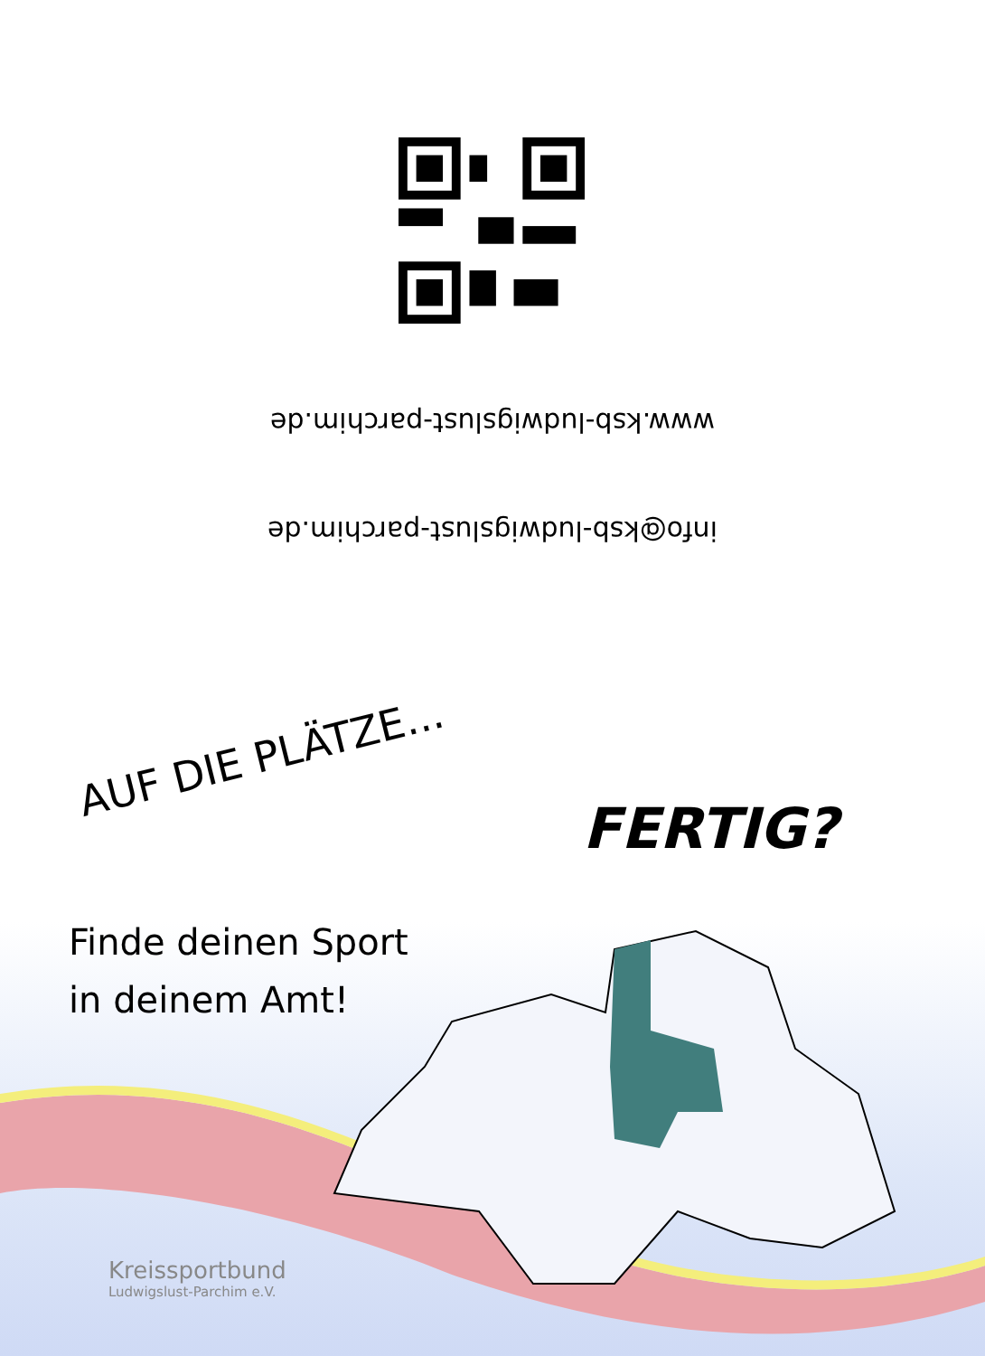www.ksb-ludwigslust-parchim.de
info@ksb-ludwigslust-parchim.de
AUF DIE PLÄTZE... FERTIG?
Finde deinen Sport
in deinem Amt!
Kreissportbund
Ludwigslust-Parchim e.V.